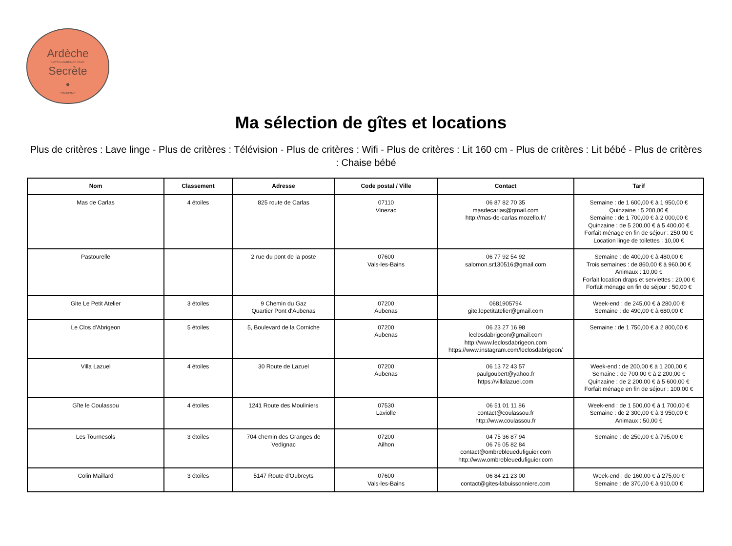Ardèche
PAYS D'AUBENAS VALS
Secrète
•
TOURISME
Ma sélection de gîtes et locations
Plus de critères : Lave linge - Plus de critères : Télévision - Plus de critères : Wifi - Plus de critères : Lit 160 cm - Plus de critères : Lit bébé - Plus de critères : Chaise bébé
| Nom | Classement | Adresse | Code postal / Ville | Contact | Tarif |
| --- | --- | --- | --- | --- | --- |
| Mas de Carlas | 4 étoiles | 825 route de Carlas | 07110 Vinezac | 06 87 82 70 35 masdecarlas@gmail.com http://mas-de-carlas.mozello.fr/ | Semaine : de 1 600,00 € à 1 950,00 € Quinzaine : 5 200,00 € Semaine : de 1 700,00 € à 2 000,00 € Quinzaine : de 5 200,00 € à 5 400,00 € Forfait ménage en fin de séjour : 250,00 € Location linge de toilettes : 10,00 € |
| Pastourelle | | 2 rue du pont de la poste | 07600 Vals-les-Bains | 06 77 92 54 92 salomon.sr130516@gmail.com | Semaine : de 400,00 € à 480,00 € Trois semaines : de 860,00 € à 960,00 € Animaux : 10,00 € Forfait location draps et serviettes : 20,00 € Forfait ménage en fin de séjour : 50,00 € |
| Gite Le Petit Atelier | 3 étoiles | 9 Chemin du Gaz Quartier Pont d'Aubenas | 07200 Aubenas | 0681905794 gite.lepetitatelier@gmail.com | Week-end : de 245,00 € à 280,00 € Semaine : de 490,00 € à 680,00 € |
| Le Clos d'Abrigeon | 5 étoiles | 5, Boulevard de la Corniche | 07200 Aubenas | 06 23 27 16 98 leclosdabrigeon@gmail.com http://www.leclosdabrigeon.com https://www.instagram.com/leclosdabrigeon/ | Semaine : de 1 750,00 € à 2 800,00 € |
| Villa Lazuel | 4 étoiles | 30 Route de Lazuel | 07200 Aubenas | 06 13 72 43 57 paulgoubert@yahoo.fr https://villalazuel.com | Week-end : de 200,00 € à 1 200,00 € Semaine : de 700,00 € à 2 200,00 € Quinzaine : de 2 200,00 € à 5 600,00 € Forfait ménage en fin de séjour : 100,00 € |
| Gîte le Coulassou | 4 étoiles | 1241 Route des Mouliniers | 07530 Laviolle | 06 51 01 11 86 contact@coulassou.fr http://www.coulassou.fr | Week-end : de 1 500,00 € à 1 700,00 € Semaine : de 2 300,00 € à 3 950,00 € Animaux : 50,00 € |
| Les Tournesols | 3 étoiles | 704 chemin des Granges de Vedignac | 07200 Ailhon | 04 75 36 87 94 06 76 05 82 84 contact@ombrebleuedufiguier.com http://www.ombrebleuedufiguier.com | Semaine : de 250,00 € à 795,00 € |
| Colin Maillard | 3 étoiles | 5147 Route d'Oubreyts | 07600 Vals-les-Bains | 06 84 21 23 00 contact@gites-labuissonniere.com | Week-end : de 160,00 € à 275,00 € Semaine : de 370,00 € à 910,00 € |